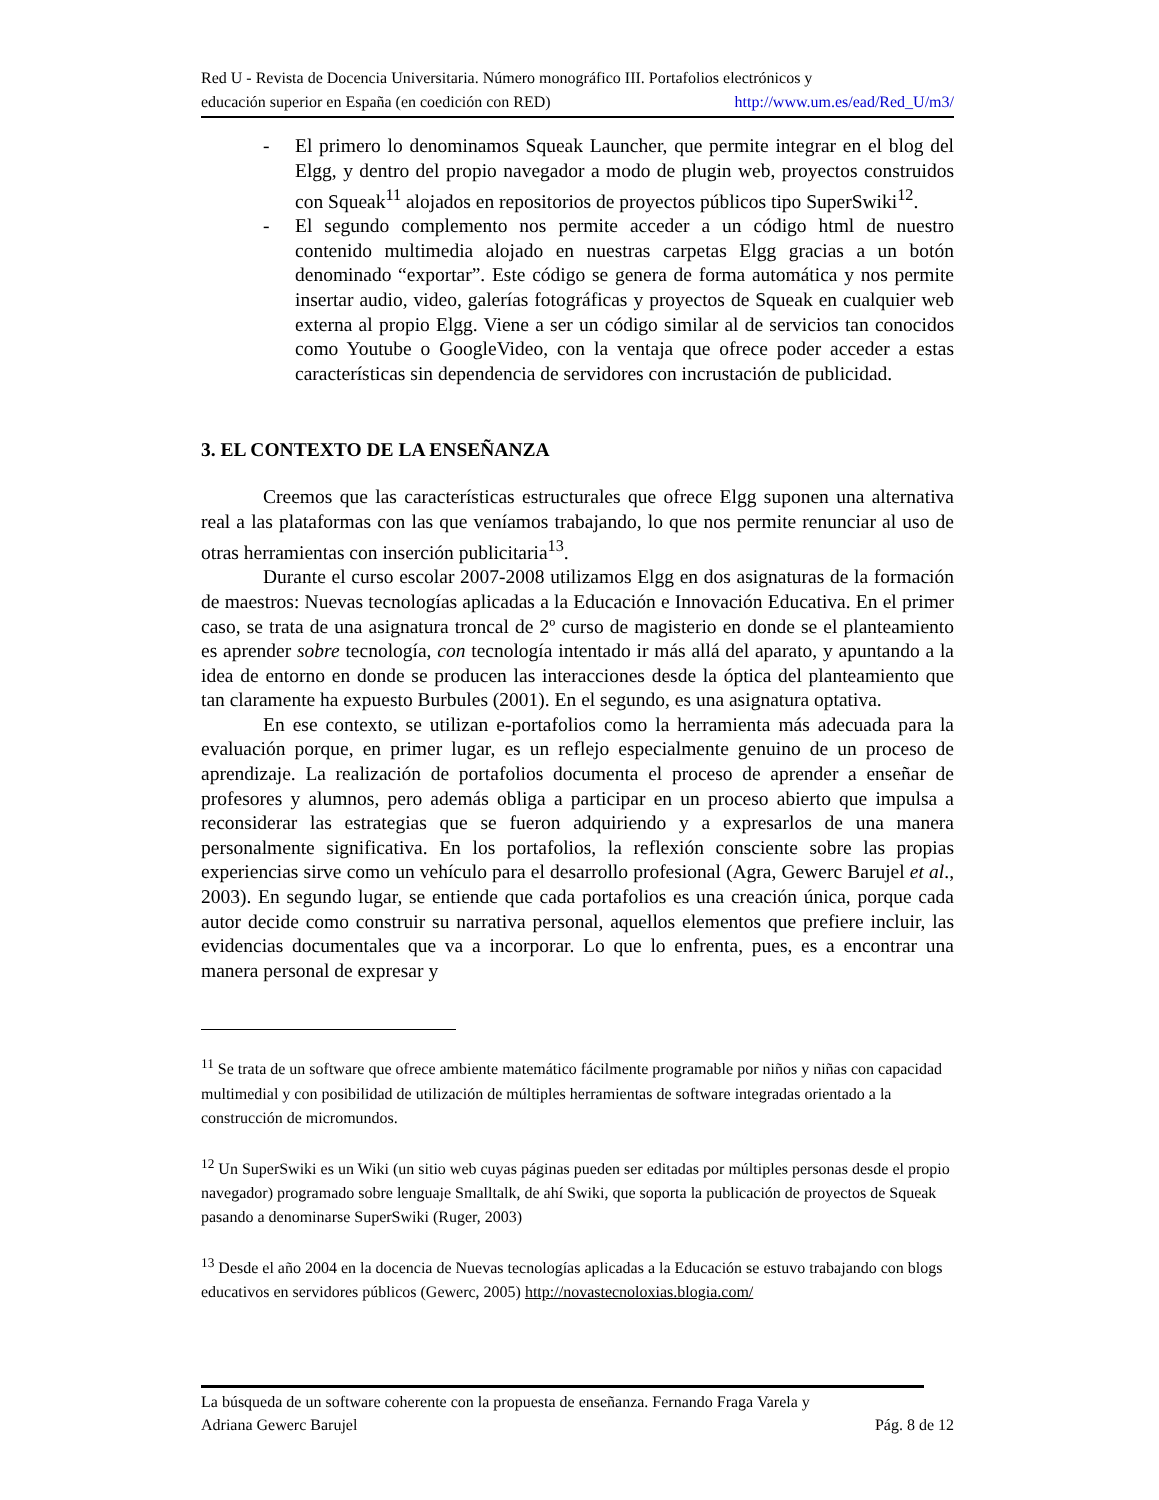Red U - Revista de Docencia Universitaria. Número monográfico III. Portafolios electrónicos y
educación superior en España (en coedición con RED) http://www.um.es/ead/Red_U/m3/
- El primero lo denominamos Squeak Launcher, que permite integrar en el blog del Elgg, y dentro del propio navegador a modo de plugin web, proyectos construidos con Squeak<sup>11</sup> alojados en repositorios de proyectos públicos tipo SuperSwiki<sup>12</sup>.
- El segundo complemento nos permite acceder a un código html de nuestro contenido multimedia alojado en nuestras carpetas Elgg gracias a un botón denominado “exportar”. Este código se genera de forma automática y nos permite insertar audio, video, galerías fotográficas y proyectos de Squeak en cualquier web externa al propio Elgg. Viene a ser un código similar al de servicios tan conocidos como Youtube o GoogleVideo, con la ventaja que ofrece poder acceder a estas características sin dependencia de servidores con incrustación de publicidad.
3. EL CONTEXTO DE LA ENSEÑANZA
Creemos que las características estructurales que ofrece Elgg suponen una alternativa real a las plataformas con las que veníamos trabajando, lo que nos permite renunciar al uso de otras herramientas con inserción publicitaria<sup>13</sup>.
Durante el curso escolar 2007-2008 utilizamos Elgg en dos asignaturas de la formación de maestros: Nuevas tecnologías aplicadas a la Educación e Innovación Educativa. En el primer caso, se trata de una asignatura troncal de 2º curso de magisterio en donde se el planteamiento es aprender sobre tecnología, con tecnología intentado ir más allá del aparato, y apuntando a la idea de entorno en donde se producen las interacciones desde la óptica del planteamiento que tan claramente ha expuesto Burbules (2001). En el segundo, es una asignatura optativa.
En ese contexto, se utilizan e-portafolios como la herramienta más adecuada para la evaluación porque, en primer lugar, es un reflejo especialmente genuino de un proceso de aprendizaje. La realización de portafolios documenta el proceso de aprender a enseñar de profesores y alumnos, pero además obliga a participar en un proceso abierto que impulsa a reconsiderar las estrategias que se fueron adquiriendo y a expresarlos de una manera personalmente significativa. En los portafolios, la reflexión consciente sobre las propias experiencias sirve como un vehículo para el desarrollo profesional (Agra, Gewerc Barujel et al., 2003). En segundo lugar, se entiende que cada portafolios es una creación única, porque cada autor decide como construir su narrativa personal, aquellos elementos que prefiere incluir, las evidencias documentales que va a incorporar. Lo que lo enfrenta, pues, es a encontrar una manera personal de expresar y
<sup>11</sup> Se trata de un software que ofrece ambiente matemático fácilmente programable por niños y niñas con capacidad multimedial y con posibilidad de utilización de múltiples herramientas de software integradas orientado a la construcción de micromundos.
<sup>12</sup> Un SuperSwiki es un Wiki (un sitio web cuyas páginas pueden ser editadas por múltiples personas desde el propio navegador) programado sobre lenguaje Smalltalk, de ahí Swiki, que soporta la publicación de proyectos de Squeak pasando a denominarse SuperSwiki (Ruger, 2003)
<sup>13</sup> Desde el año 2004 en la docencia de Nuevas tecnologías aplicadas a la Educación se estuvo trabajando con blogs educativos en servidores públicos (Gewerc, 2005) http://novastecnoloxias.blogia.com/
La búsqueda de un software coherente con la propuesta de enseñanza. Fernando Fraga Varela y
Adriana Gewerc Barujel Pág. 8 de 12